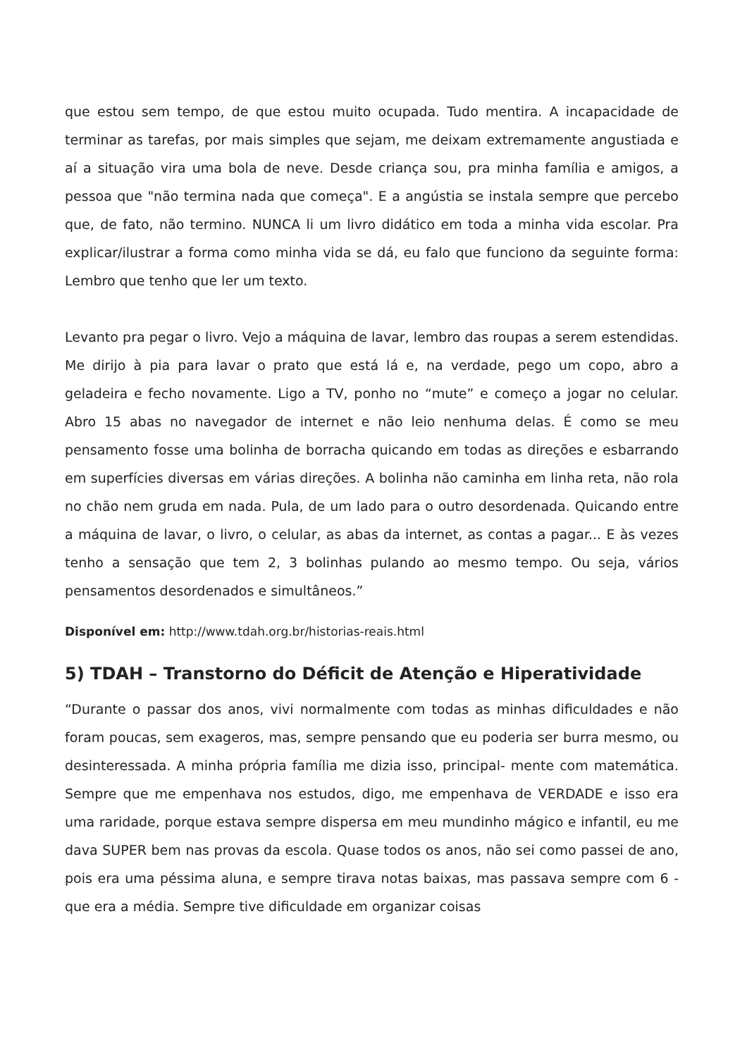que estou sem tempo, de que estou muito ocupada. Tudo mentira. A incapacidade de terminar as tarefas, por mais simples que sejam, me deixam extremamente angustiada e aí a situação vira uma bola de neve. Desde criança sou, pra minha família e amigos, a pessoa que "não termina nada que começa". E a angústia se instala sempre que percebo que, de fato, não termino. NUNCA li um livro didático em toda a minha vida escolar. Pra explicar/ilustrar a forma como minha vida se dá, eu falo que funciono da seguinte forma: Lembro que tenho que ler um texto.
Levanto pra pegar o livro. Vejo a máquina de lavar, lembro das roupas a serem estendidas. Me dirijo à pia para lavar o prato que está lá e, na verdade, pego um copo, abro a geladeira e fecho novamente. Ligo a TV, ponho no “mute” e começo a jogar no celular. Abro 15 abas no navegador de internet e não leio nenhuma delas. É como se meu pensamento fosse uma bolinha de borracha quicando em todas as direções e esbarrando em superfícies diversas em várias direções. A bolinha não caminha em linha reta, não rola no chão nem gruda em nada. Pula, de um lado para o outro desordenada. Quicando entre a máquina de lavar, o livro, o celular, as abas da internet, as contas a pagar... E às vezes tenho a sensação que tem 2, 3 bolinhas pulando ao mesmo tempo. Ou seja, vários pensamentos desordenados e simultâneos.”
Disponível em: http://www.tdah.org.br/historias-reais.html
5) TDAH – Transtorno do Déficit de Atenção e Hiperatividade
“Durante o passar dos anos, vivi normalmente com todas as minhas dificuldades e não foram poucas, sem exageros, mas, sempre pensando que eu poderia ser burra mesmo, ou desinteressada. A minha própria família me dizia isso, principal- mente com matemática. Sempre que me empenhava nos estudos, digo, me empenhava de VERDADE e isso era uma raridade, porque estava sempre dispersa em meu mundinho mágico e infantil, eu me dava SUPER bem nas provas da escola. Quase todos os anos, não sei como passei de ano, pois era uma péssima aluna, e sempre tirava notas baixas, mas passava sempre com 6 - que era a média. Sempre tive dificuldade em organizar coisas